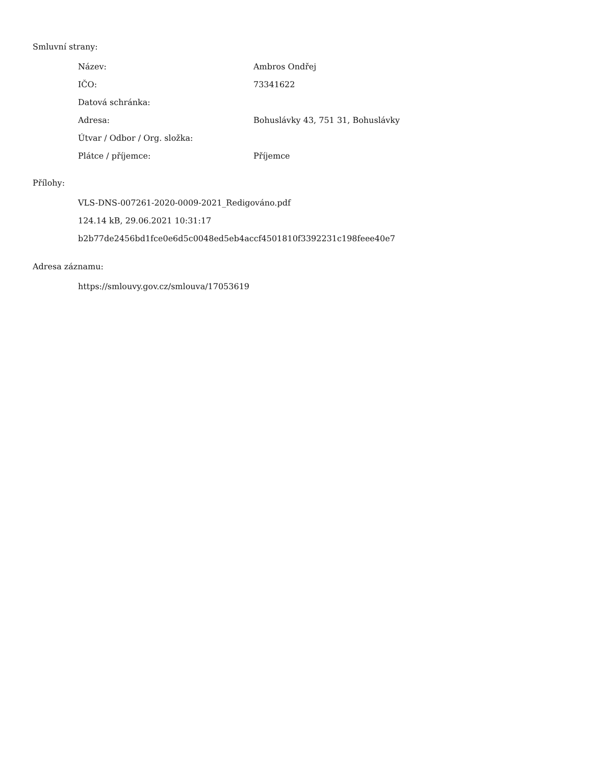Smluvní strany:
| Název: | Ambros Ondřej |
| IČO: | 73341622 |
| Datová schránka: | |
| Adresa: | Bohuslávky 43, 751 31, Bohuslávky |
| Útvar / Odbor / Org. složka: | |
| Plátce / příjemce: | Příjemce |
Přílohy:
VLS-DNS-007261-2020-0009-2021_Redigováno.pdf
124.14 kB, 29.06.2021 10:31:17
b2b77de2456bd1fce0e6d5c0048ed5eb4accf4501810f3392231c198feee40e7
Adresa záznamu:
https://smlouvy.gov.cz/smlouva/17053619